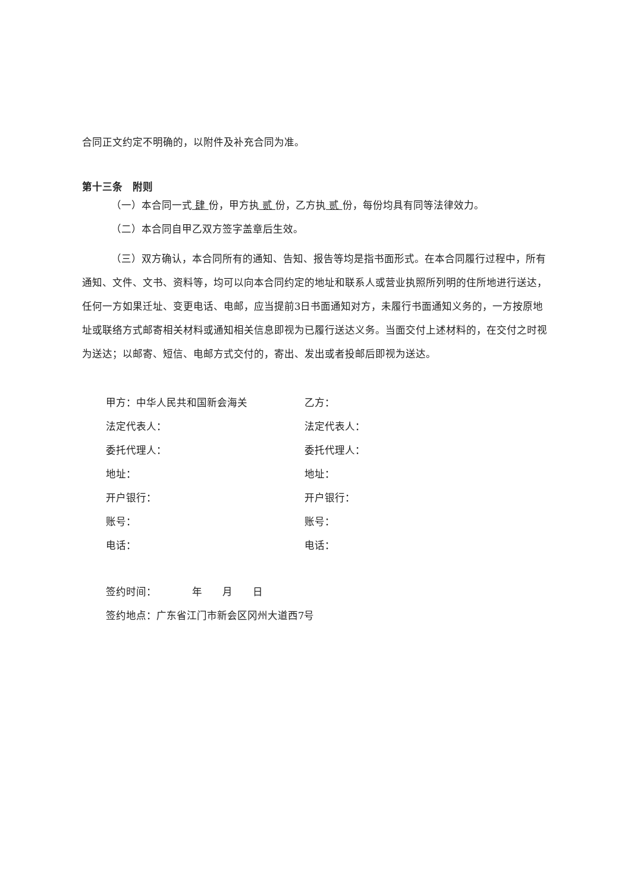合同正文约定不明确的，以附件及补充合同为准。
第十三条　附则
（一）本合同一式 肆 份，甲方执 贰 份，乙方执 贰 份，每份均具有同等法律效力。
（二）本合同自甲乙双方签字盖章后生效。
（三）双方确认，本合同所有的通知、告知、报告等均是指书面形式。在本合同履行过程中，所有通知、文件、文书、资料等，均可以向本合同约定的地址和联系人或营业执照所列明的住所地进行送达，任何一方如果迁址、变更电话、电邮，应当提前3日书面通知对方，未履行书面通知义务的，一方按原地址或联络方式邮寄相关材料或通知相关信息即视为已履行送达义务。当面交付上述材料的，在交付之时视为送达；以邮寄、短信、电邮方式交付的，寄出、发出或者投邮后即视为送达。
| 甲方：中华人民共和国新会海关 | 乙方： |
| 法定代表人： | 法定代表人： |
| 委托代理人： | 委托代理人： |
| 地址： | 地址： |
| 开户银行： | 开户银行： |
| 账号： | 账号： |
| 电话： | 电话： |
签约时间：　　　　年　　月　　日
签约地点：广东省江门市新会区冈州大道西7号